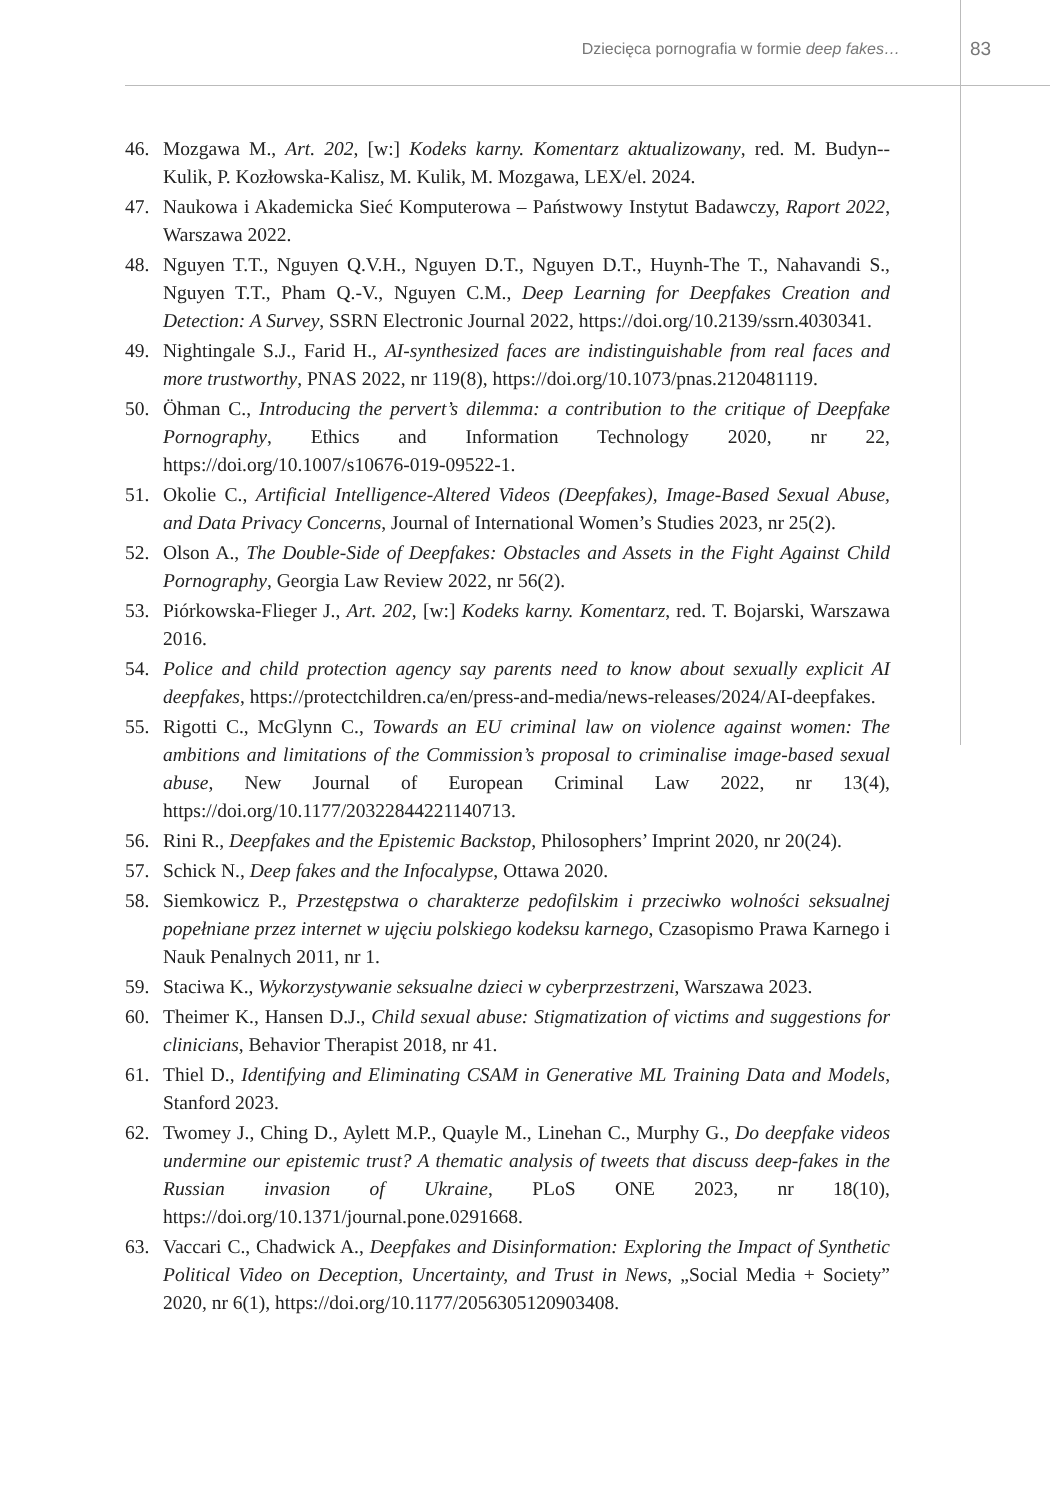Dziecięca pornografia w formie deep fakes… 83
46. Mozgawa M., Art. 202, [w:] Kodeks karny. Komentarz aktualizowany, red. M. Budyn--Kulik, P. Kozłowska-Kalisz, M. Kulik, M. Mozgawa, LEX/el. 2024.
47. Naukowa i Akademicka Sieć Komputerowa – Państwowy Instytut Badawczy, Raport 2022, Warszawa 2022.
48. Nguyen T.T., Nguyen Q.V.H., Nguyen D.T., Nguyen D.T., Huynh-The T., Nahavandi S., Nguyen T.T., Pham Q.-V., Nguyen C.M., Deep Learning for Deepfakes Creation and Detection: A Survey, SSRN Electronic Journal 2022, https://doi.org/10.2139/ssrn.4030341.
49. Nightingale S.J., Farid H., AI-synthesized faces are indistinguishable from real faces and more trustworthy, PNAS 2022, nr 119(8), https://doi.org/10.1073/pnas.2120481119.
50. Öhman C., Introducing the pervert’s dilemma: a contribution to the critique of Deepfake Pornography, Ethics and Information Technology 2020, nr 22, https://doi.org/10.1007/s10676-019-09522-1.
51. Okolie C., Artificial Intelligence-Altered Videos (Deepfakes), Image-Based Sexual Abuse, and Data Privacy Concerns, Journal of International Women’s Studies 2023, nr 25(2).
52. Olson A., The Double-Side of Deepfakes: Obstacles and Assets in the Fight Against Child Pornography, Georgia Law Review 2022, nr 56(2).
53. Piórkowska-Flieger J., Art. 202, [w:] Kodeks karny. Komentarz, red. T. Bojarski, Warszawa 2016.
54. Police and child protection agency say parents need to know about sexually explicit AI deepfakes, https://protectchildren.ca/en/press-and-media/news-releases/2024/AI-deepfakes.
55. Rigotti C., McGlynn C., Towards an EU criminal law on violence against women: The ambitions and limitations of the Commission’s proposal to criminalise image-based sexual abuse, New Journal of European Criminal Law 2022, nr 13(4), https://doi.org/10.1177/20322844221140713.
56. Rini R., Deepfakes and the Epistemic Backstop, Philosophers’ Imprint 2020, nr 20(24).
57. Schick N., Deep fakes and the Infocalypse, Ottawa 2020.
58. Siemkowicz P., Przestępstwa o charakterze pedofilskim i przeciwko wolności seksualnej popełniane przez internet w ujęciu polskiego kodeksu karnego, Czasopismo Prawa Karnego i Nauk Penalnych 2011, nr 1.
59. Staciwa K., Wykorzystywanie seksualne dzieci w cyberprzestrzeni, Warszawa 2023.
60. Theimer K., Hansen D.J., Child sexual abuse: Stigmatization of victims and suggestions for clinicians, Behavior Therapist 2018, nr 41.
61. Thiel D., Identifying and Eliminating CSAM in Generative ML Training Data and Models, Stanford 2023.
62. Twomey J., Ching D., Aylett M.P., Quayle M., Linehan C., Murphy G., Do deepfake videos undermine our epistemic trust? A thematic analysis of tweets that discuss deep-fakes in the Russian invasion of Ukraine, PLoS ONE 2023, nr 18(10), https://doi.org/10.1371/journal.pone.0291668.
63. Vaccari C., Chadwick A., Deepfakes and Disinformation: Exploring the Impact of Synthetic Political Video on Deception, Uncertainty, and Trust in News, „Social Media + Society” 2020, nr 6(1), https://doi.org/10.1177/2056305120903408.